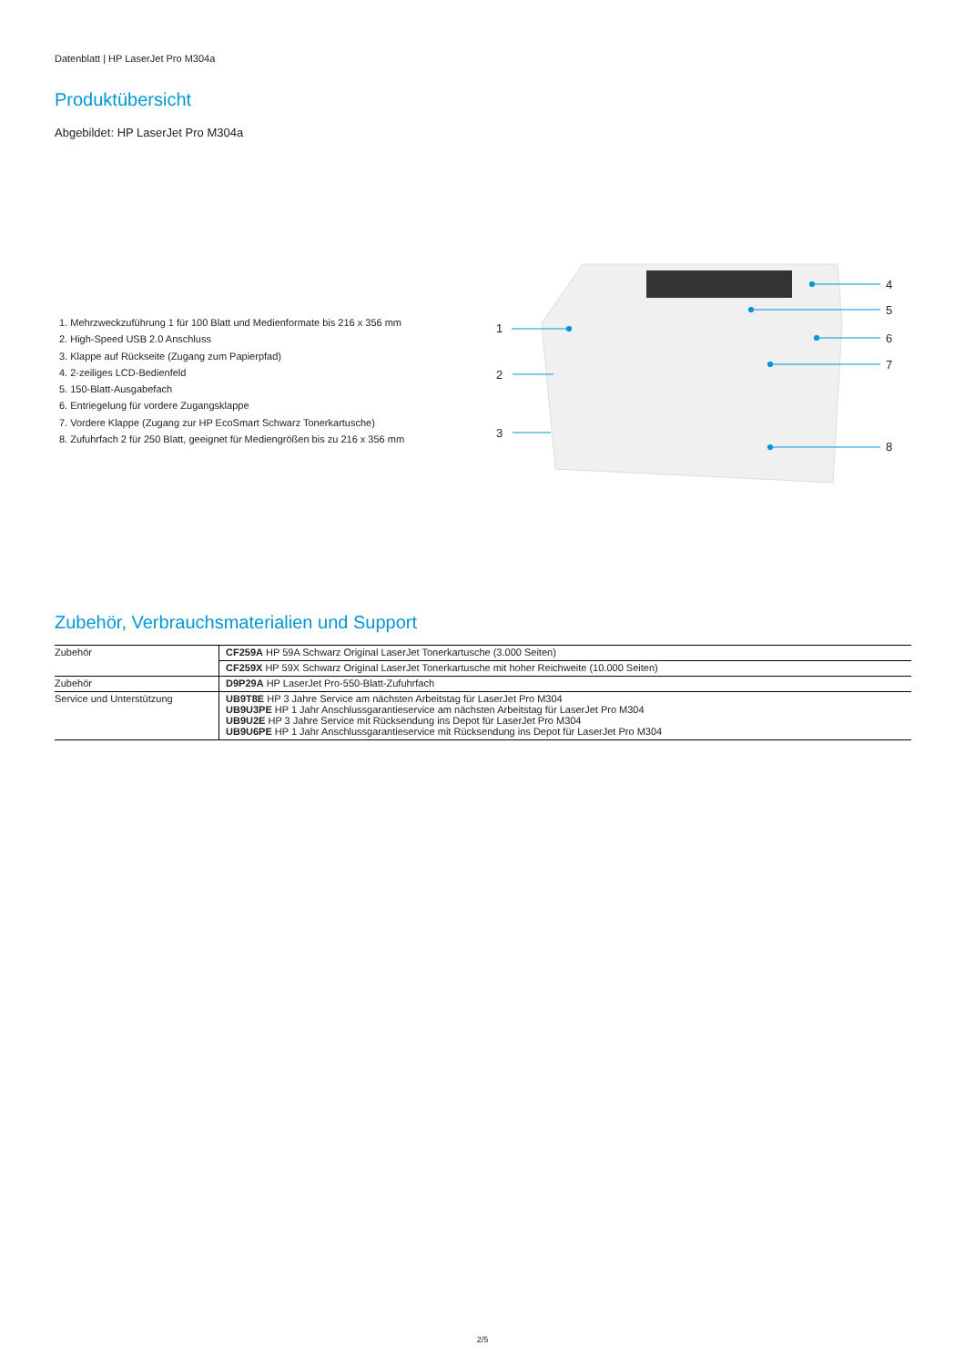Datenblatt | HP LaserJet Pro M304a
Produktübersicht
Abgebildet: HP LaserJet Pro M304a
1. Mehrzweckzuführung 1 für 100 Blatt und Medienformate bis 216 x 356 mm
2. High-Speed USB 2.0 Anschluss
3. Klappe auf Rückseite (Zugang zum Papierpfad)
4. 2-zeiliges LCD-Bedienfeld
5. 150-Blatt-Ausgabefach
6. Entriegelung für vordere Zugangsklappe
7. Vordere Klappe (Zugang zur HP EcoSmart Schwarz Tonerkartusche)
8. Zufuhrfach 2 für 250 Blatt, geeignet für Mediengrößen bis zu 216 x 356 mm
1
2
3
4
5
6
7
8
Zubehör, Verbrauchsmaterialien und Support
| Zubehör | CF259A HP 59A Schwarz Original LaserJet Tonerkartusche (3.000 Seiten) |
| | CF259X HP 59X Schwarz Original LaserJet Tonerkartusche mit hoher Reichweite (10.000 Seiten) |
| Zubehör | D9P29A HP LaserJet Pro-550-Blatt-Zufuhrfach |
| Service und Unterstützung | UB9T8E HP 3 Jahre Service am nächsten Arbeitstag für LaserJet Pro M304 UB9U3PE HP 1 Jahr Anschlussgarantieservice am nächsten Arbeitstag für LaserJet Pro M304 UB9U2E HP 3 Jahre Service mit Rücksendung ins Depot für LaserJet Pro M304 UB9U6PE HP 1 Jahr Anschlussgarantieservice mit Rücksendung ins Depot für LaserJet Pro M304 |
2/5